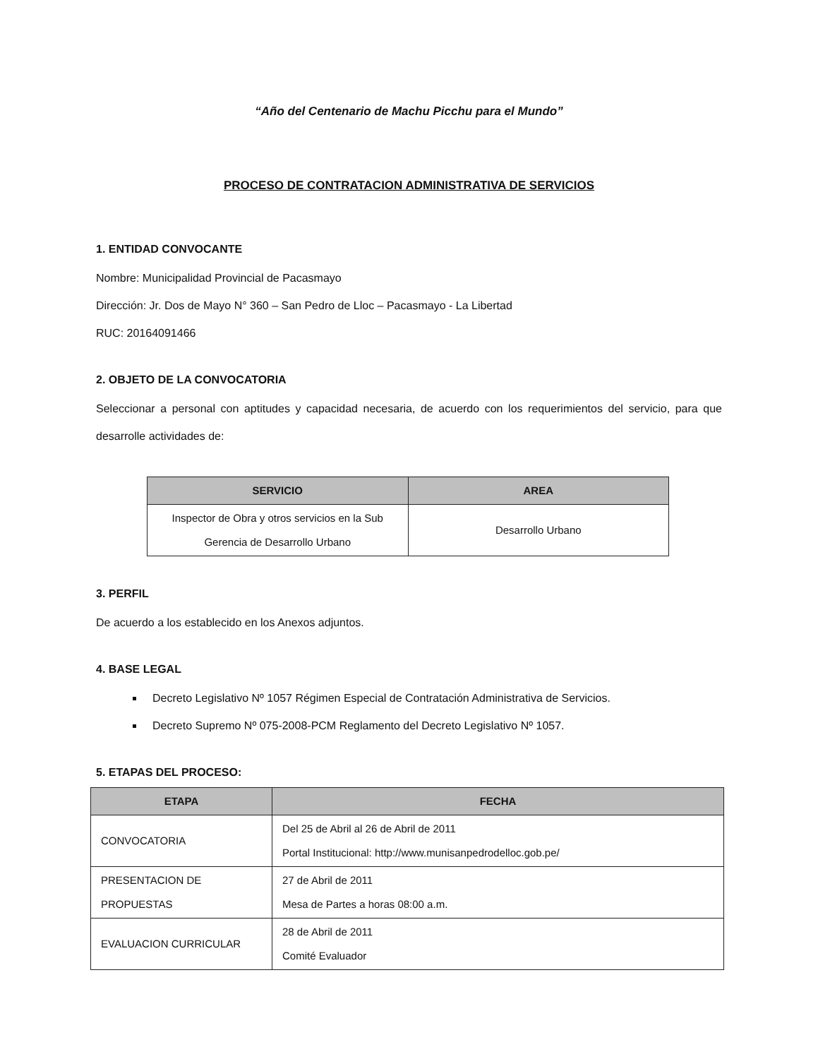“Año del Centenario de Machu Picchu para el Mundo”
PROCESO DE CONTRATACION ADMINISTRATIVA DE SERVICIOS
1. ENTIDAD CONVOCANTE
Nombre: Municipalidad Provincial de Pacasmayo
Dirección: Jr. Dos de Mayo N° 360 – San Pedro de Lloc – Pacasmayo - La Libertad
RUC: 20164091466
2. OBJETO DE LA CONVOCATORIA
Seleccionar a personal con aptitudes y capacidad necesaria, de acuerdo con los requerimientos del servicio, para que desarrolle actividades de:
| SERVICIO | AREA |
| --- | --- |
| Inspector de Obra y otros servicios en la Sub Gerencia de Desarrollo Urbano | Desarrollo Urbano |
3. PERFIL
De acuerdo a los establecido en los Anexos adjuntos.
4. BASE LEGAL
Decreto Legislativo Nº 1057 Régimen Especial de Contratación Administrativa de Servicios.
Decreto Supremo Nº 075-2008-PCM Reglamento del Decreto Legislativo Nº 1057.
5. ETAPAS DEL PROCESO:
| ETAPA | FECHA |
| --- | --- |
| CONVOCATORIA | Del 25 de Abril al 26 de Abril de 2011 Portal Institucional: http://www.munisanpedrodelloc.gob.pe/ |
| PRESENTACION DE PROPUESTAS | 27 de Abril de 2011 Mesa de Partes a horas 08:00 a.m. |
| EVALUACION CURRICULAR | 28 de Abril de 2011 Comité Evaluador |